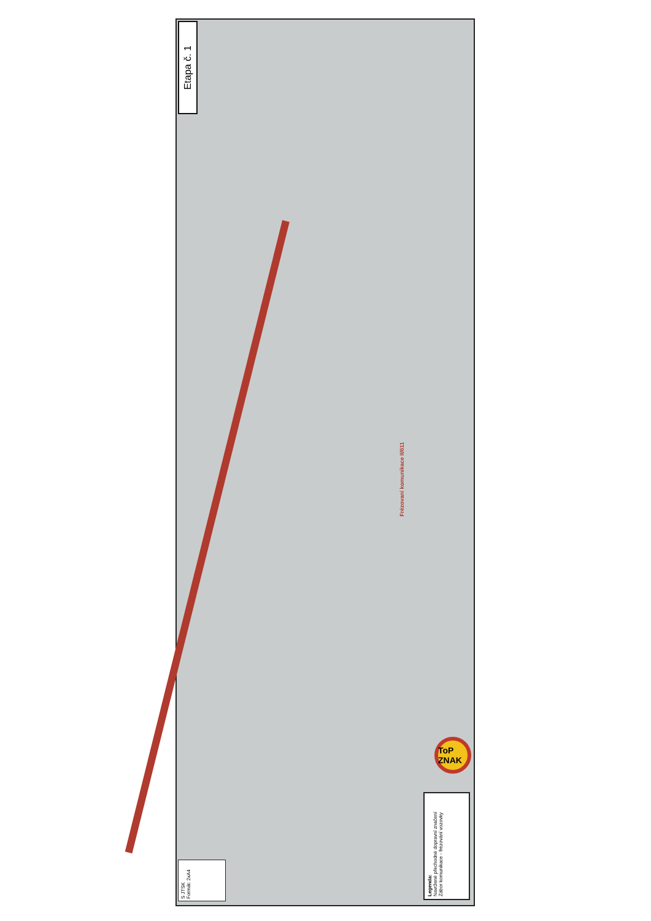Etapa č. 1
Frézovaní komunikace II/611
ToP ZNAK
Legenda:
Navržené přechodné dopravní značení
Zábor komunikace - frézování vozovky
S JTSK
Formát: 2xA4